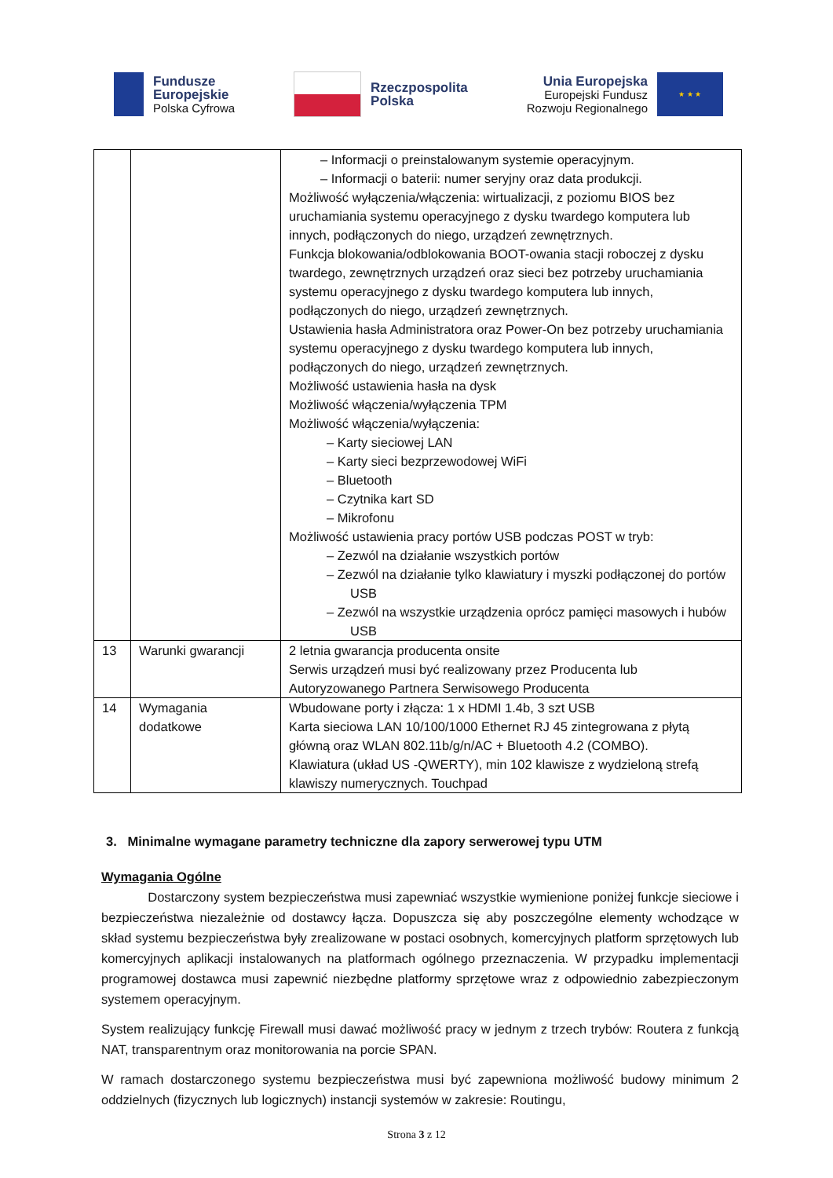Fundusze
Europejskie
Polska Cyfrowa
Rzeczpospolita
Polska
Unia Europejska
Europejski Fundusz
Rozwoju Regionalnego
★ ★ ★
| | | – Informacji o preinstalowanym systemie operacyjnym. – Informacji o baterii: numer seryjny oraz data produkcji. Możliwość wyłączenia/włączenia: wirtualizacji, z poziomu BIOS bez uruchamiania systemu operacyjnego z dysku twardego komputera lub innych, podłączonych do niego, urządzeń zewnętrznych. Funkcja blokowania/odblokowania BOOT-owania stacji roboczej z dysku twardego, zewnętrznych urządzeń oraz sieci bez potrzeby uruchamiania systemu operacyjnego z dysku twardego komputera lub innych, podłączonych do niego, urządzeń zewnętrznych. Ustawienia hasła Administratora oraz Power-On bez potrzeby uruchamiania systemu operacyjnego z dysku twardego komputera lub innych, podłączonych do niego, urządzeń zewnętrznych. Możliwość ustawienia hasła na dysk Możliwość włączenia/wyłączenia TPM Możliwość włączenia/wyłączenia: – Karty sieciowej LAN – Karty sieci bezprzewodowej WiFi – Bluetooth – Czytnika kart SD – Mikrofonu Możliwość ustawienia pracy portów USB podczas POST w tryb: – Zezwól na działanie wszystkich portów – Zezwól na działanie tylko klawiatury i myszki podłączonej do portów USB – Zezwól na wszystkie urządzenia oprócz pamięci masowych i hubów USB |
| 13 | Warunki gwarancji | 2 letnia gwarancja producenta onsite Serwis urządzeń musi być realizowany przez Producenta lub Autoryzowanego Partnera Serwisowego Producenta |
| 14 | Wymagania dodatkowe | Wbudowane porty i złącza: 1 x HDMI 1.4b, 3 szt USB Karta sieciowa LAN 10/100/1000 Ethernet RJ 45 zintegrowana z płytą główną oraz WLAN 802.11b/g/n/AC + Bluetooth 4.2 (COMBO). Klawiatura (układ US -QWERTY), min 102 klawisze z wydzieloną strefą klawiszy numerycznych. Touchpad |
3. Minimalne wymagane parametry techniczne dla zapory serwerowej typu UTM
Wymagania Ogólne
Dostarczony system bezpieczeństwa musi zapewniać wszystkie wymienione poniżej funkcje sieciowe i bezpieczeństwa niezależnie od dostawcy łącza. Dopuszcza się aby poszczególne elementy wchodzące w skład systemu bezpieczeństwa były zrealizowane w postaci osobnych, komercyjnych platform sprzętowych lub komercyjnych aplikacji instalowanych na platformach ogólnego przeznaczenia. W przypadku implementacji programowej dostawca musi zapewnić niezbędne platformy sprzętowe wraz z odpowiednio zabezpieczonym systemem operacyjnym.
System realizujący funkcję Firewall musi dawać możliwość pracy w jednym z trzech trybów: Routera z funkcją NAT, transparentnym oraz monitorowania na porcie SPAN.
W ramach dostarczonego systemu bezpieczeństwa musi być zapewniona możliwość budowy minimum 2 oddzielnych (fizycznych lub logicznych) instancji systemów w zakresie: Routingu,
Strona 3 z 12